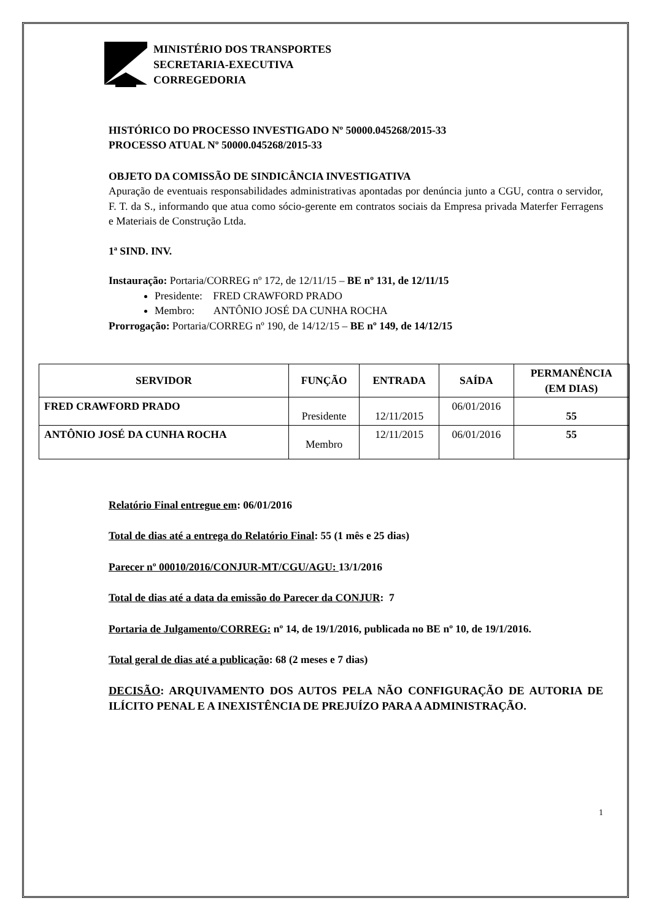MINISTÉRIO DOS TRANSPORTES
SECRETARIA-EXECUTIVA
CORREGEDORIA
HISTÓRICO DO PROCESSO INVESTIGADO Nº 50000.045268/2015-33
PROCESSO ATUAL Nº 50000.045268/2015-33
OBJETO DA COMISSÃO DE SINDICÂNCIA INVESTIGATIVA
Apuração de eventuais responsabilidades administrativas apontadas por denúncia junto a CGU, contra o servidor, F. T. da S., informando que atua como sócio-gerente em contratos sociais da Empresa privada Materfer Ferragens e Materiais de Construção Ltda.
1ª SIND. INV.
Instauração: Portaria/CORREG nº 172, de 12/11/15 – BE nº 131, de 12/11/15
Presidente: FRED CRAWFORD PRADO
Membro: ANTÔNIO JOSÉ DA CUNHA ROCHA
Prorrogação: Portaria/CORREG nº 190, de 14/12/15 – BE nº 149, de 14/12/15
| SERVIDOR | FUNÇÃO | ENTRADA | SAÍDA | PERMANÊNCIA (EM DIAS) |
| --- | --- | --- | --- | --- |
| FRED CRAWFORD PRADO | Presidente | 12/11/2015 | 06/01/2016 | 55 |
| ANTÔNIO JOSÉ DA CUNHA ROCHA | Membro | 12/11/2015 | 06/01/2016 | 55 |
Relatório Final entregue em: 06/01/2016
Total de dias até a entrega do Relatório Final: 55 (1 mês e 25 dias)
Parecer nº 00010/2016/CONJUR-MT/CGU/AGU: 13/1/2016
Total de dias até a data da emissão do Parecer da CONJUR: 7
Portaria de Julgamento/CORREG: nº 14, de 19/1/2016, publicada no BE nº 10, de 19/1/2016.
Total geral de dias até a publicação: 68 (2 meses e 7 dias)
DECISÃO: ARQUIVAMENTO DOS AUTOS PELA NÃO CONFIGURAÇÃO DE AUTORIA DE ILÍCITO PENAL E A INEXISTÊNCIA DE PREJUÍZO PARA A ADMINISTRAÇÃO.
1